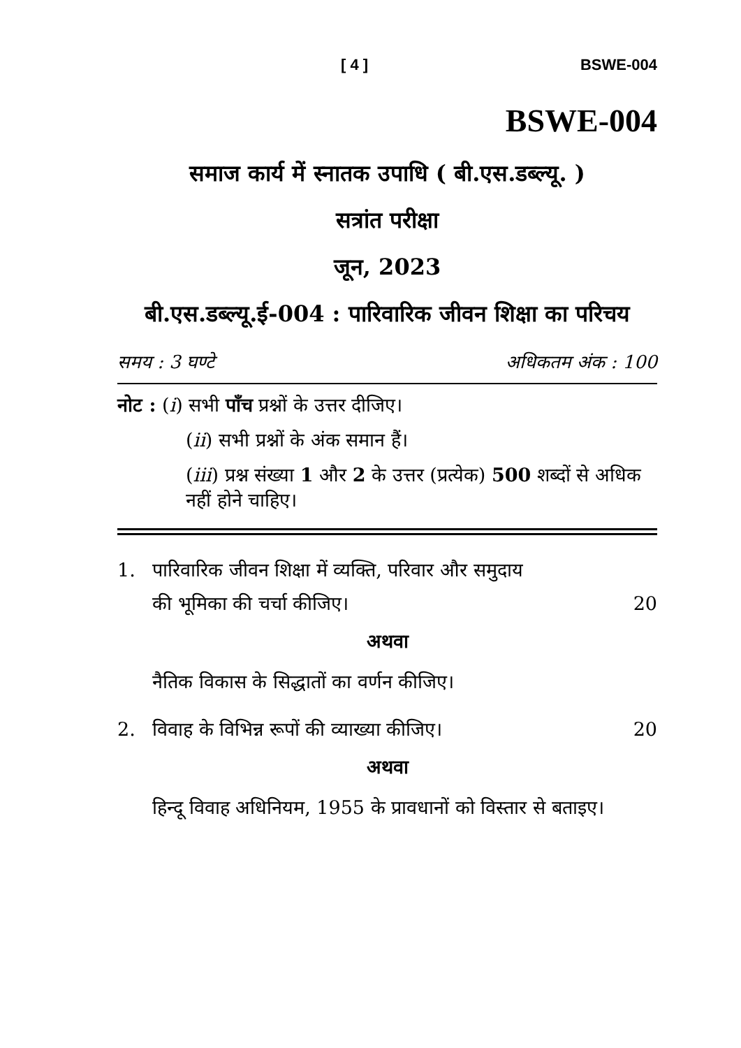[ 4 ] BSWE-004
BSWE-004
समाज कार्य में स्नातक उपाधि ( बी.एस.डब्ल्यू. )
सत्रांत परीक्षा
जून, 2023
बी.एस.डब्ल्यू.ई-004 : पारिवारिक जीवन शिक्षा का परिचय
समय : 3 घण्टे अधिकतम अंक : 100
नोट : (i) सभी पाँच प्रश्नों के उत्तर दीजिए।
(ii) सभी प्रश्नों के अंक समान हैं।
(iii) प्रश्न संख्या 1 और 2 के उत्तर (प्रत्येक) 500 शब्दों से अधिक नहीं होने चाहिए।
1. पारिवारिक जीवन शिक्षा में व्यक्ति, परिवार और समुदाय
की भूमिका की चर्चा कीजिए। 20
अथवा
नैतिक विकास के सिद्धातों का वर्णन कीजिए।
2. विवाह के विभिन्न रूपों की व्याख्या कीजिए। 20
अथवा
हिन्दू विवाह अधिनियम, 1955 के प्रावधानों को विस्तार से बताइए।